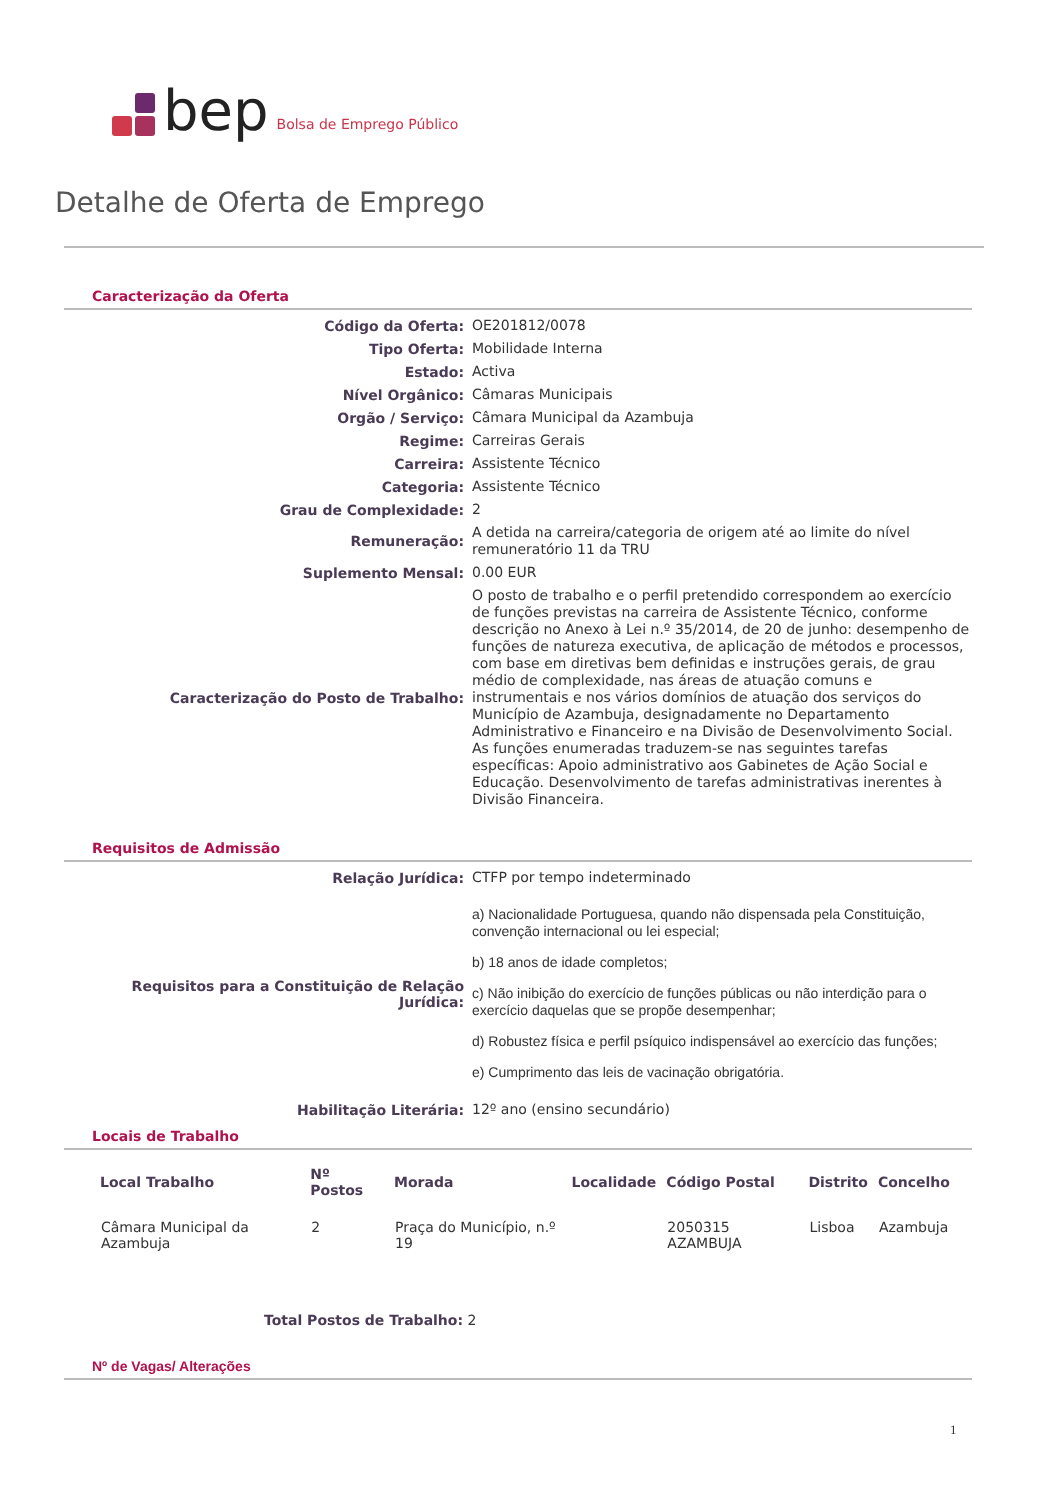bep Bolsa de Emprego Público
Detalhe de Oferta de Emprego
Caracterização da Oferta
| Código da Oferta: | OE201812/0078 |
| Tipo Oferta: | Mobilidade Interna |
| Estado: | Activa |
| Nível Orgânico: | Câmaras Municipais |
| Orgão / Serviço: | Câmara Municipal da Azambuja |
| Regime: | Carreiras Gerais |
| Carreira: | Assistente Técnico |
| Categoria: | Assistente Técnico |
| Grau de Complexidade: | 2 |
| Remuneração: | A detida na carreira/categoria de origem até ao limite do nível remuneratório 11 da TRU |
| Suplemento Mensal: | 0.00 EUR |
| Caracterização do Posto de Trabalho: | O posto de trabalho e o perfil pretendido correspondem ao exercício de funções previstas na carreira de Assistente Técnico, conforme descrição no Anexo à Lei n.º 35/2014, de 20 de junho: desempenho de funções de natureza executiva, de aplicação de métodos e processos, com base em diretivas bem definidas e instruções gerais, de grau médio de complexidade, nas áreas de atuação comuns e instrumentais e nos vários domínios de atuação dos serviços do Município de Azambuja, designadamente no Departamento Administrativo e Financeiro e na Divisão de Desenvolvimento Social. As funções enumeradas traduzem-se nas seguintes tarefas específicas: Apoio administrativo aos Gabinetes de Ação Social e Educação. Desenvolvimento de tarefas administrativas inerentes à Divisão Financeira. |
Requisitos de Admissão
| Relação Jurídica: | CTFP por tempo indeterminado |
| Requisitos para a Constituição de Relação Jurídica: | a) Nacionalidade Portuguesa, quando não dispensada pela Constituição, convenção internacional ou lei especial; b) 18 anos de idade completos; c) Não inibição do exercício de funções públicas ou não interdição para o exercício daquelas que se propõe desempenhar; d) Robustez física e perfil psíquico indispensável ao exercício das funções; e) Cumprimento das leis de vacinação obrigatória. |
| Habilitação Literária: | 12º ano (ensino secundário) |
Locais de Trabalho
| Local Trabalho | Nº Postos | Morada | Localidade | Código Postal | Distrito | Concelho |
| --- | --- | --- | --- | --- | --- | --- |
| Câmara Municipal da Azambuja | 2 | Praça do Município, n.º 19 | | 2050315 AZAMBUJA | Lisboa | Azambuja |
Total Postos de Trabalho: 2
Nº de Vagas/ Alterações
1